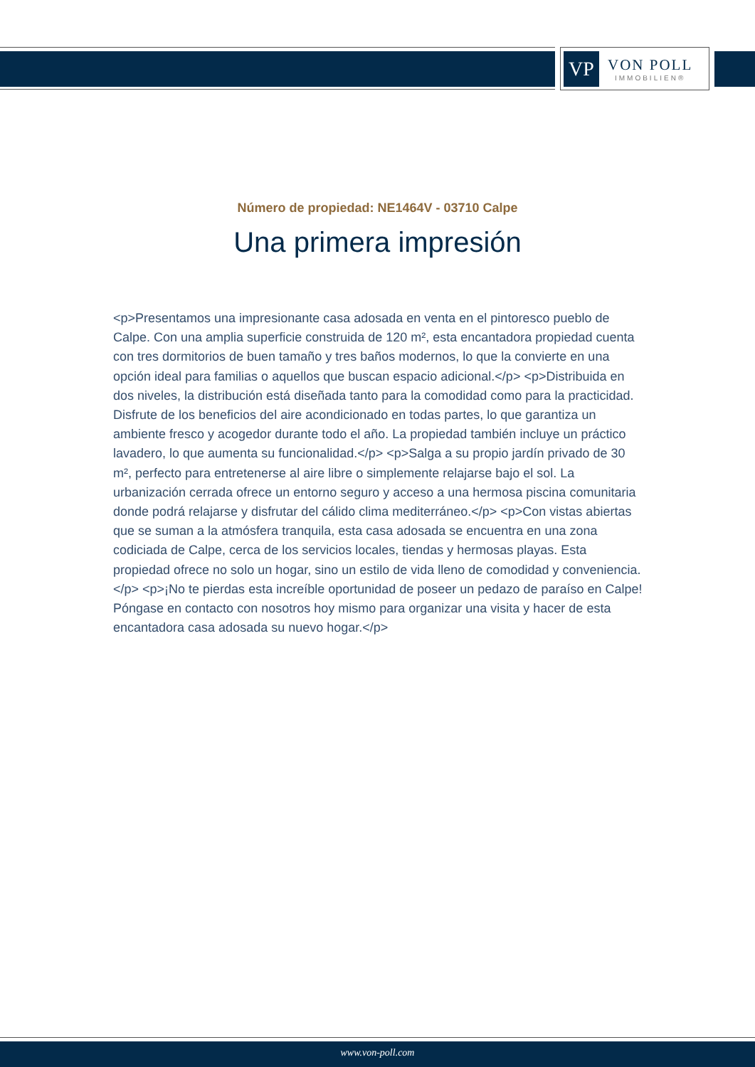VP
VON POLL
IMMOBILIEN®
Número de propiedad: NE1464V - 03710 Calpe
Una primera impresión
<p>Presentamos una impresionante casa adosada en venta en el pintoresco pueblo de Calpe. Con una amplia superficie construida de 120 m², esta encantadora propiedad cuenta con tres dormitorios de buen tamaño y tres baños modernos, lo que la convierte en una opción ideal para familias o aquellos que buscan espacio adicional.</p> <p>Distribuida en dos niveles, la distribución está diseñada tanto para la comodidad como para la practicidad. Disfrute de los beneficios del aire acondicionado en todas partes, lo que garantiza un ambiente fresco y acogedor durante todo el año. La propiedad también incluye un práctico lavadero, lo que aumenta su funcionalidad.</p> <p>Salga a su propio jardín privado de 30 m², perfecto para entretenerse al aire libre o simplemente relajarse bajo el sol. La urbanización cerrada ofrece un entorno seguro y acceso a una hermosa piscina comunitaria donde podrá relajarse y disfrutar del cálido clima mediterráneo.</p> <p>Con vistas abiertas que se suman a la atmósfera tranquila, esta casa adosada se encuentra en una zona codiciada de Calpe, cerca de los servicios locales, tiendas y hermosas playas. Esta propiedad ofrece no solo un hogar, sino un estilo de vida lleno de comodidad y conveniencia.</p> <p>¡No te pierdas esta increíble oportunidad de poseer un pedazo de paraíso en Calpe! Póngase en contacto con nosotros hoy mismo para organizar una visita y hacer de esta encantadora casa adosada su nuevo hogar.</p>
www.von-poll.com